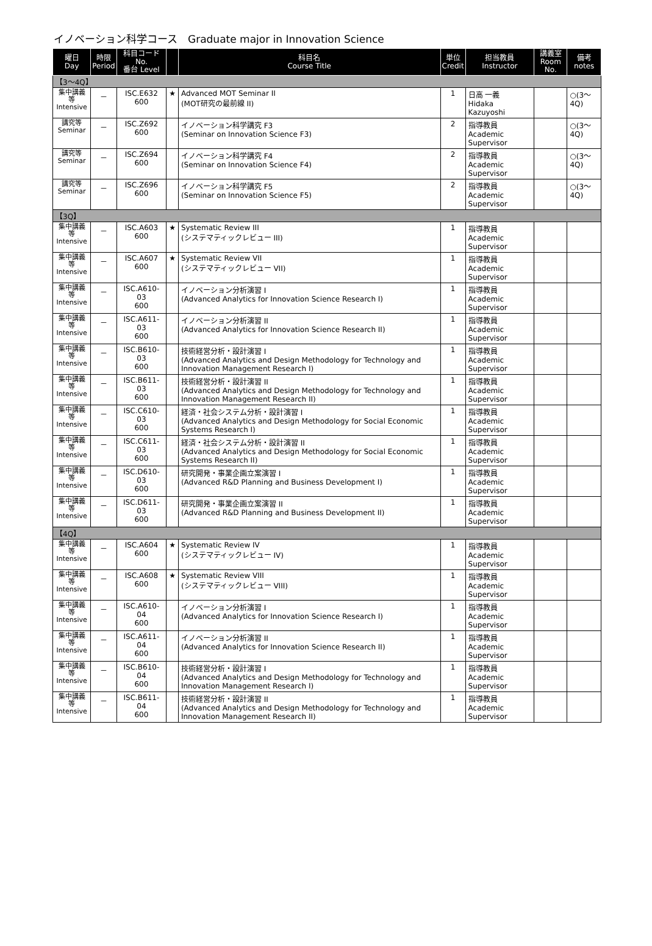イノベーション科学コース　Graduate major in Innovation Science
| 曜日 Day | 時限 Period | 科目コード No. 番台 Level | | 科目名 Course Title | 単位 Credit | 担当教員 Instructor | 講義室 Room No. | 備考 notes |
| --- | --- | --- | --- | --- | --- | --- | --- | --- |
| 【3～4Q】 | | | | | | | | |
| 集中講義等 Intensive | － | ISC.E632 600 | ★ | Advanced MOT Seminar II (MOT研究の最前線 II) | 1 | 日高 一義 Hidaka Kazuyoshi | | ○(3～4Q) |
| 講究等 Seminar | － | ISC.Z692 600 | | イノベーション科学講究 F3 (Seminar on Innovation Science F3) | 2 | 指導教員 Academic Supervisor | | ○(3～4Q) |
| 講究等 Seminar | － | ISC.Z694 600 | | イノベーション科学講究 F4 (Seminar on Innovation Science F4) | 2 | 指導教員 Academic Supervisor | | ○(3～4Q) |
| 講究等 Seminar | － | ISC.Z696 600 | | イノベーション科学講究 F5 (Seminar on Innovation Science F5) | 2 | 指導教員 Academic Supervisor | | ○(3～4Q) |
| 【3Q】 | | | | | | | | |
| 集中講義等 Intensive | － | ISC.A603 600 | ★ | Systematic Review III (システマティックレビュー III) | 1 | 指導教員 Academic Supervisor | | |
| 集中講義等 Intensive | － | ISC.A607 600 | ★ | Systematic Review VII (システマティックレビュー VII) | 1 | 指導教員 Academic Supervisor | | |
| 集中講義等 Intensive | － | ISC.A610-03 600 | | イノベーション分析演習 I (Advanced Analytics for Innovation Science Research I) | 1 | 指導教員 Academic Supervisor | | |
| 集中講義等 Intensive | － | ISC.A611-03 600 | | イノベーション分析演習 II (Advanced Analytics for Innovation Science Research II) | 1 | 指導教員 Academic Supervisor | | |
| 集中講義等 Intensive | － | ISC.B610-03 600 | | 技術経営分析・設計演習 I (Advanced Analytics and Design Methodology for Technology and Innovation Management Research I) | 1 | 指導教員 Academic Supervisor | | |
| 集中講義等 Intensive | － | ISC.B611-03 600 | | 技術経営分析・設計演習 II (Advanced Analytics and Design Methodology for Technology and Innovation Management Research II) | 1 | 指導教員 Academic Supervisor | | |
| 集中講義等 Intensive | － | ISC.C610-03 600 | | 経済・社会システム分析・設計演習 I (Advanced Analytics and Design Methodology for Social Economic Systems Research I) | 1 | 指導教員 Academic Supervisor | | |
| 集中講義等 Intensive | － | ISC.C611-03 600 | | 経済・社会システム分析・設計演習 II (Advanced Analytics and Design Methodology for Social Economic Systems Research II) | 1 | 指導教員 Academic Supervisor | | |
| 集中講義等 Intensive | － | ISC.D610-03 600 | | 研究開発・事業企画立案演習 I (Advanced R&D Planning and Business Development I) | 1 | 指導教員 Academic Supervisor | | |
| 集中講義等 Intensive | － | ISC.D611-03 600 | | 研究開発・事業企画立案演習 II (Advanced R&D Planning and Business Development II) | 1 | 指導教員 Academic Supervisor | | |
| 【4Q】 | | | | | | | | |
| 集中講義等 Intensive | － | ISC.A604 600 | ★ | Systematic Review IV (システマティックレビュー IV) | 1 | 指導教員 Academic Supervisor | | |
| 集中講義等 Intensive | － | ISC.A608 600 | ★ | Systematic Review VIII (システマティックレビュー VIII) | 1 | 指導教員 Academic Supervisor | | |
| 集中講義等 Intensive | － | ISC.A610-04 600 | | イノベーション分析演習 I (Advanced Analytics for Innovation Science Research I) | 1 | 指導教員 Academic Supervisor | | |
| 集中講義等 Intensive | － | ISC.A611-04 600 | | イノベーション分析演習 II (Advanced Analytics for Innovation Science Research II) | 1 | 指導教員 Academic Supervisor | | |
| 集中講義等 Intensive | － | ISC.B610-04 600 | | 技術経営分析・設計演習 I (Advanced Analytics and Design Methodology for Technology and Innovation Management Research I) | 1 | 指導教員 Academic Supervisor | | |
| 集中講義等 Intensive | － | ISC.B611-04 600 | | 技術経営分析・設計演習 II (Advanced Analytics and Design Methodology for Technology and Innovation Management Research II) | 1 | 指導教員 Academic Supervisor | | |